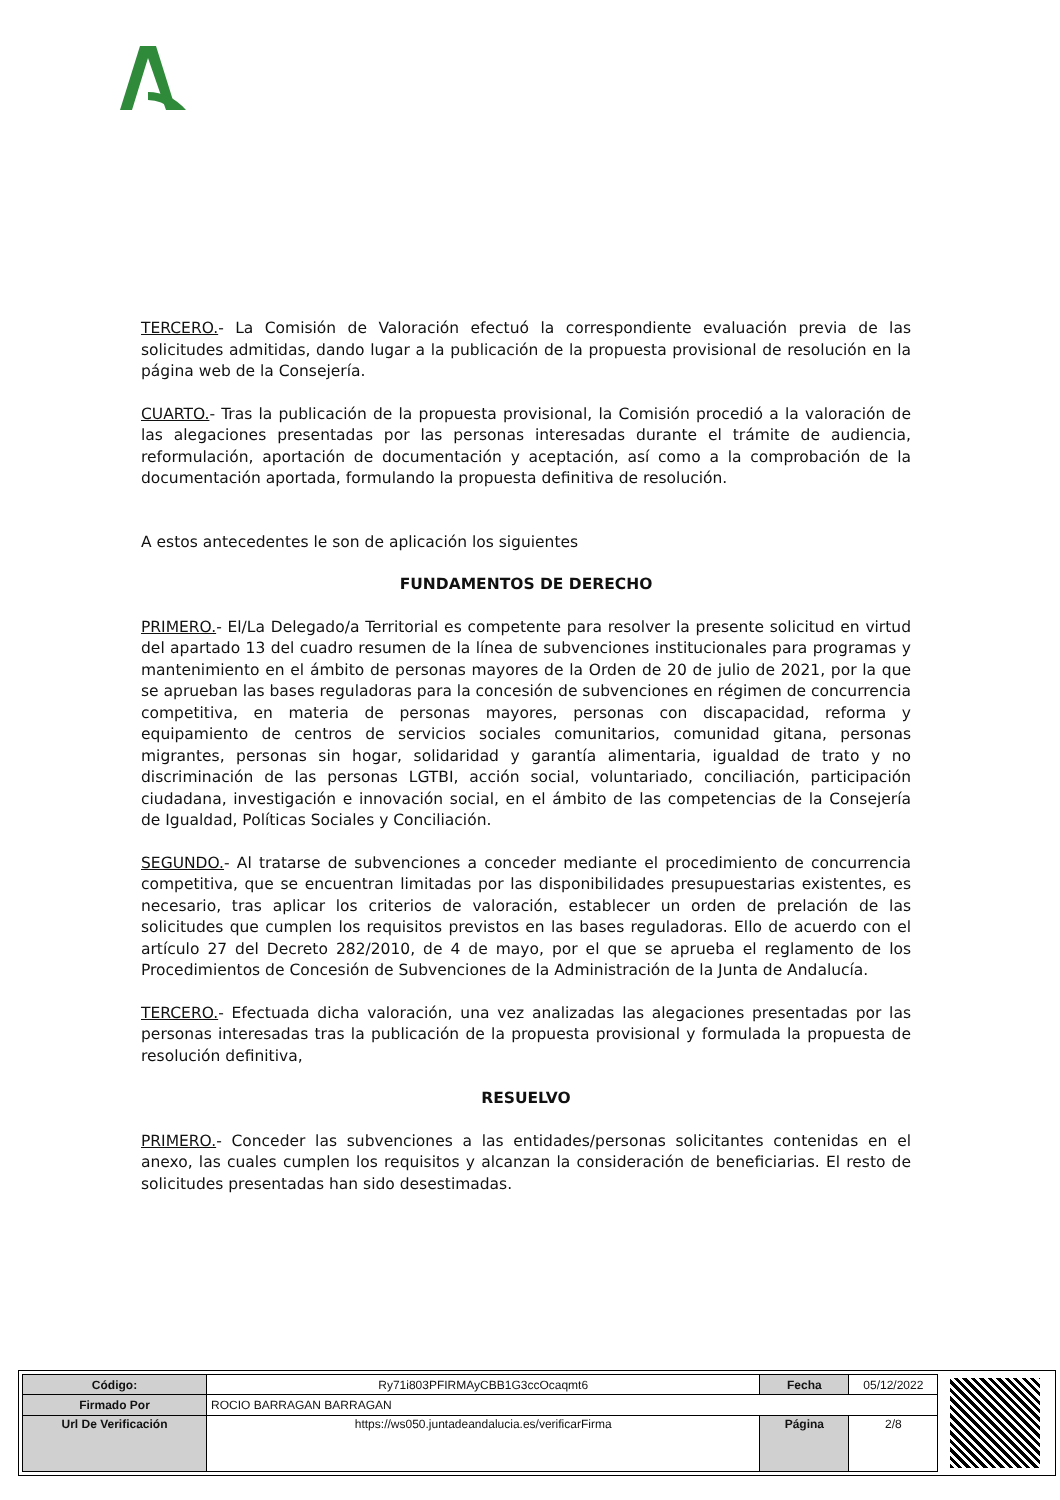TERCERO.- La Comisión de Valoración efectuó la correspondiente evaluación previa de las solicitudes admitidas, dando lugar a la publicación de la propuesta provisional de resolución en la página web de la Consejería.
CUARTO.- Tras la publicación de la propuesta provisional, la Comisión procedió a la valoración de las alegaciones presentadas por las personas interesadas durante el trámite de audiencia, reformulación, aportación de documentación y aceptación, así como a la comprobación de la documentación aportada, formulando la propuesta definitiva de resolución.
A estos antecedentes le son de aplicación los siguientes
FUNDAMENTOS DE DERECHO
PRIMERO.- El/La Delegado/a Territorial es competente para resolver la presente solicitud en virtud del apartado 13 del cuadro resumen de la línea de subvenciones institucionales para programas y mantenimiento en el ámbito de personas mayores de la Orden de 20 de julio de 2021, por la que se aprueban las bases reguladoras para la concesión de subvenciones en régimen de concurrencia competitiva, en materia de personas mayores, personas con discapacidad, reforma y equipamiento de centros de servicios sociales comunitarios, comunidad gitana, personas migrantes, personas sin hogar, solidaridad y garantía alimentaria, igualdad de trato y no discriminación de las personas LGTBI, acción social, voluntariado, conciliación, participación ciudadana, investigación e innovación social, en el ámbito de las competencias de la Consejería de Igualdad, Políticas Sociales y Conciliación.
SEGUNDO.- Al tratarse de subvenciones a conceder mediante el procedimiento de concurrencia competitiva, que se encuentran limitadas por las disponibilidades presupuestarias existentes, es necesario, tras aplicar los criterios de valoración, establecer un orden de prelación de las solicitudes que cumplen los requisitos previstos en las bases reguladoras. Ello de acuerdo con el artículo 27 del Decreto 282/2010, de 4 de mayo, por el que se aprueba el reglamento de los Procedimientos de Concesión de Subvenciones de la Administración de la Junta de Andalucía.
TERCERO.- Efectuada dicha valoración, una vez analizadas las alegaciones presentadas por las personas interesadas tras la publicación de la propuesta provisional y formulada la propuesta de resolución definitiva,
RESUELVO
PRIMERO.- Conceder las subvenciones a las entidades/personas solicitantes contenidas en el anexo, las cuales cumplen los requisitos y alcanzan la consideración de beneficiarias. El resto de solicitudes presentadas han sido desestimadas.
| Código: | Ry71i803PFIRMAyCBB1G3ccOcaqmt6 | Fecha | 05/12/2022 |
| Firmado Por | ROCIO BARRAGAN BARRAGAN | | |
| Url De Verificación | https://ws050.juntadeandalucia.es/verificarFirma | Página | 2/8 |